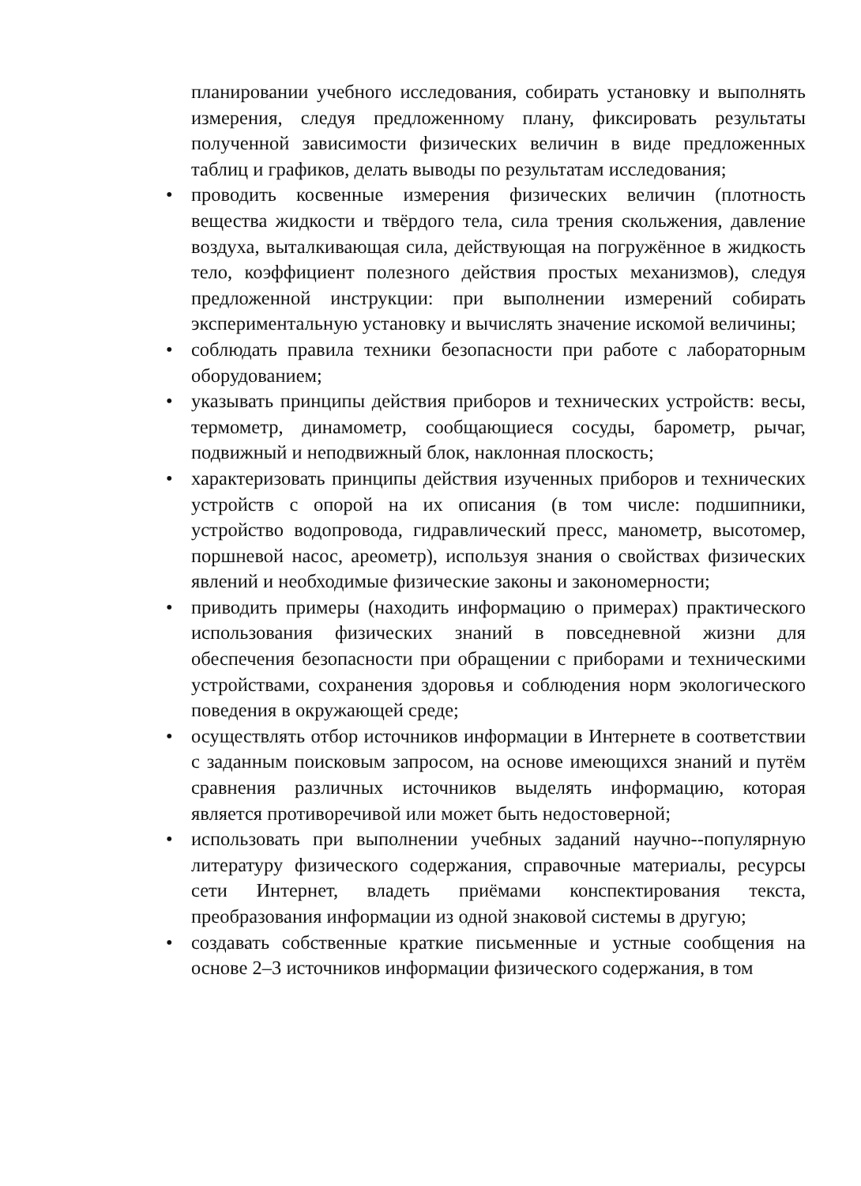планировании учебного исследования, собирать установку и выполнять измерения, следуя предложенному плану, фиксировать результаты полученной зависимости физических величин в виде предложенных таблиц и графиков, делать выводы по результатам исследования;
• проводить косвенные измерения физических величин (плотность вещества жидкости и твёрдого тела, сила трения скольжения, давление воздуха, выталкивающая сила, действующая на погружённое в жидкость тело, коэффициент полезного действия простых механизмов), следуя предложенной инструкции: при выполнении измерений собирать экспериментальную установку и вычислять значение искомой величины;
• соблюдать правила техники безопасности при работе с лабораторным оборудованием;
• указывать принципы действия приборов и технических устройств: весы, термометр, динамометр, сообщающиеся сосуды, барометр, рычаг, подвижный и неподвижный блок, наклонная плоскость;
• характеризовать принципы действия изученных приборов и технических устройств с опорой на их описания (в том числе: подшипники, устройство водопровода, гидравлический пресс, манометр, высотомер, поршневой насос, ареометр), используя знания о свойствах физических явлений и необходимые физические законы и закономерности;
• приводить примеры (находить информацию о примерах) практического использования физических знаний в повседневной жизни для обеспечения безопасности при обращении с приборами и техническими устройствами, сохранения здоровья и соблюдения норм экологического поведения в окружающей среде;
• осуществлять отбор источников информации в Интернете в соответствии с заданным поисковым запросом, на основе имеющихся знаний и путём сравнения различных источников выделять информацию, которая является противоречивой или может быть недостоверной;
• использовать при выполнении учебных заданий научно--популярную литературу физического содержания, справочные материалы, ресурсы сети Интернет, владеть приёмами конспектирования текста, преобразования информации из одной знаковой системы в другую;
• создавать собственные краткие письменные и устные сообщения на основе 2–3 источников информации физического содержания, в том